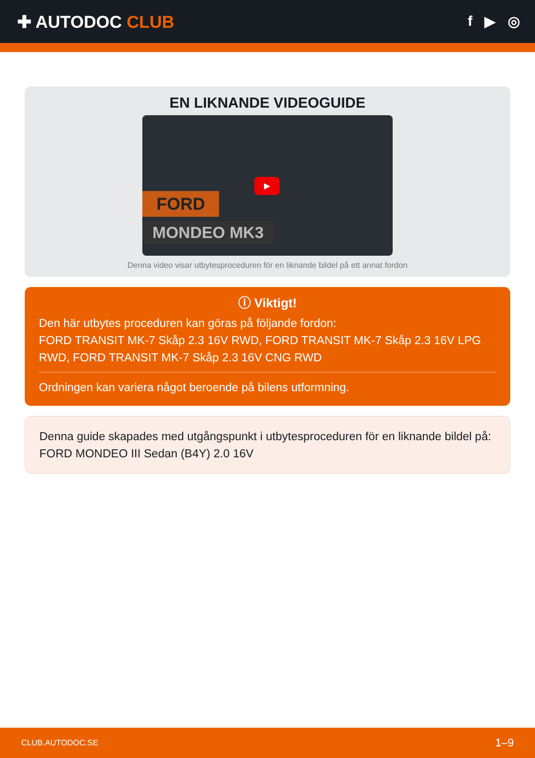✚ AUTODOC CLUB
f ▶ ◎
EN LIKNANDE VIDEOGUIDE
FORD
MONDEO MK3
▶
Denna video visar utbytesproceduren för en liknande bildel på ett annat fordon
ⓘ Viktigt!
Den här utbytes proceduren kan göras på följande fordon:
FORD TRANSIT MK-7 Skåp 2.3 16V RWD, FORD TRANSIT MK-7 Skåp 2.3 16V LPG RWD, FORD TRANSIT MK-7 Skåp 2.3 16V CNG RWD
Ordningen kan variera något beroende på bilens utformning.
Denna guide skapades med utgångspunkt i utbytesproceduren för en liknande bildel på: FORD MONDEO III Sedan (B4Y) 2.0 16V
CLUB.AUTODOC.SE 1–9